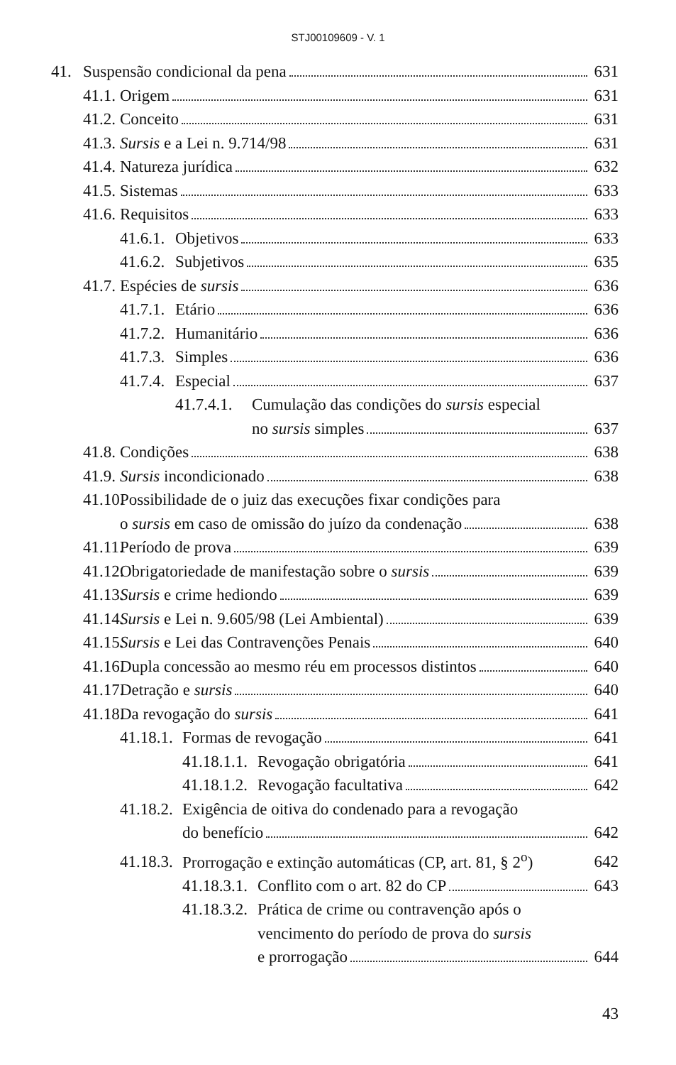STJ00109609 - V. 1
41. Suspensão condicional da pena 631
41.1. Origem 631
41.2. Conceito 631
41.3. Sursis e a Lei n. 9.714/98 631
41.4. Natureza jurídica 632
41.5. Sistemas 633
41.6. Requisitos 633
41.6.1. Objetivos 633
41.6.2. Subjetivos 635
41.7. Espécies de sursis 636
41.7.1. Etário 636
41.7.2. Humanitário 636
41.7.3. Simples 636
41.7.4. Especial 637
41.7.4.1.
Cumulação das condições do sursis especial
no sursis simples 637
41.8. Condições 638
41.9. Sursis incondicionado 638
41.10.
Possibilidade de o juiz das execuções fixar condições para
o sursis em caso de omissão do juízo da condenação 638
41.11. Período de prova 639
41.12. Obrigatoriedade de manifestação sobre o sursis 639
41.13. Sursis e crime hediondo 639
41.14. Sursis e Lei n. 9.605/98 (Lei Ambiental) 639
41.15. Sursis e Lei das Contravenções Penais 640
41.16. Dupla concessão ao mesmo réu em processos distintos 640
41.17. Detração e sursis 640
41.18. Da revogação do sursis 641
41.18.1. Formas de revogação 641
41.18.1.1. Revogação obrigatória 641
41.18.1.2. Revogação facultativa 642
41.18.2.
Exigência de oitiva do condenado para a revogação
do benefício 642
41.18.3. Prorrogação e extinção automáticas (CP, art. 81, § 2<sup>o</sup>) 642
41.18.3.1. Conflito com o art. 82 do CP 643
41.18.3.2.
Prática de crime ou contravenção após o
vencimento do período de prova do sursis
e prorrogação 644
43